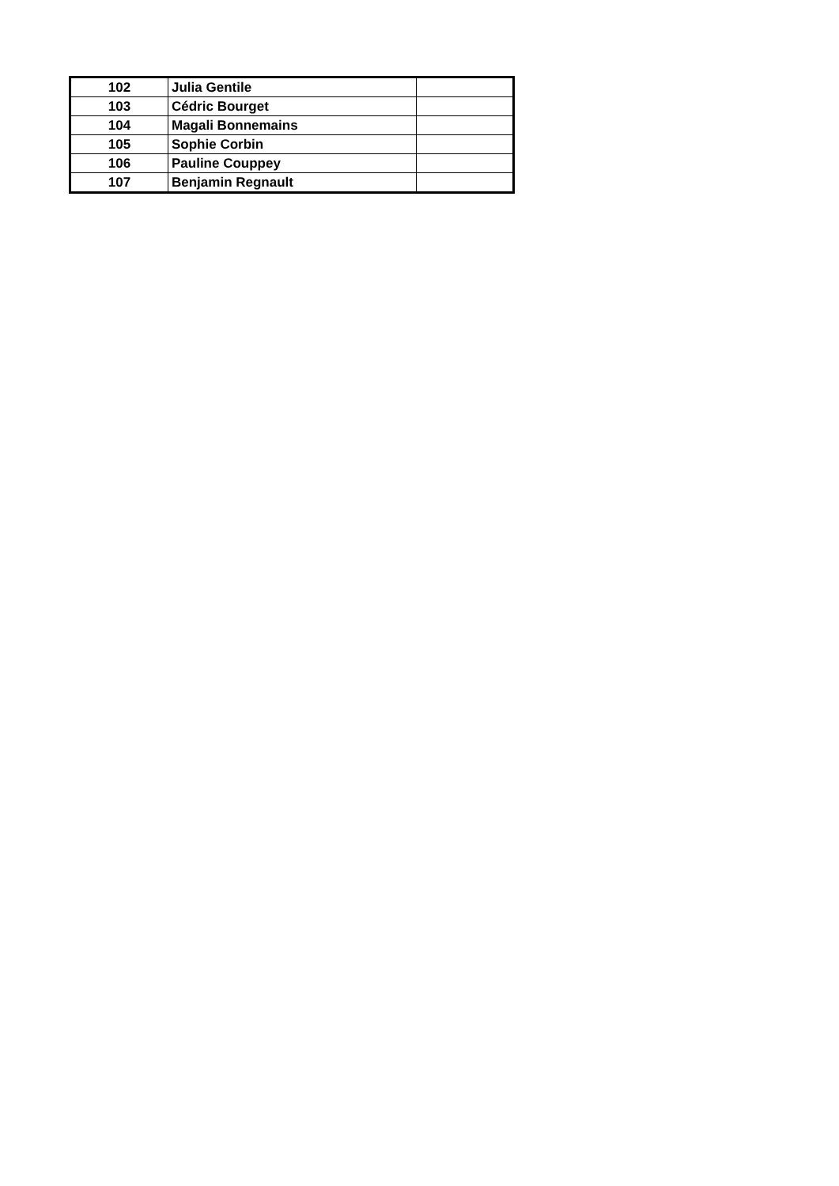| 102 | Julia Gentile | |
| 103 | Cédric Bourget | |
| 104 | Magali Bonnemains | |
| 105 | Sophie Corbin | |
| 106 | Pauline Couppey | |
| 107 | Benjamin Regnault | |